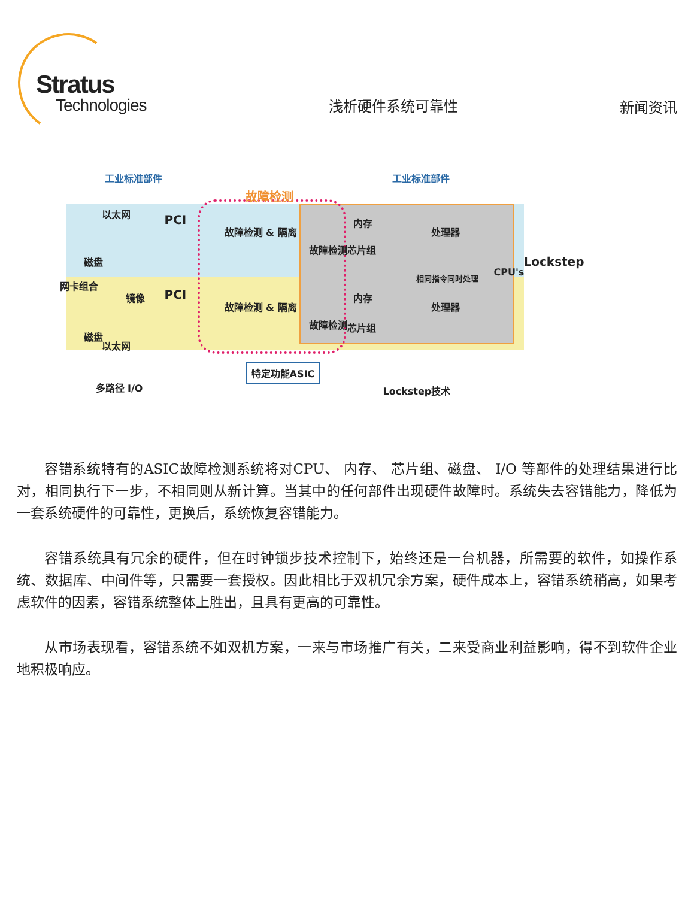Stratus
Technologies
浅析硬件系统可靠性
新闻资讯
工业标准部件 工业标准部件
故障检测
以太网
PCI
故障检测 & 隔离
故障检测
内存
处理器
芯片组
磁盘
网卡组合
镜像
相同指令同时处理 CPU's
Lockstep
磁盘
PCI
故障检测 & 隔离
故障检测
内存
处理器
芯片组
以太网
多路径 I/O
特定功能ASIC
Lockstep技术
容错系统特有的ASIC故障检测系统将对CPU、 内存、 芯片组、磁盘、 I/O 等部件的处理结果进行比对，相同执行下一步，不相同则从新计算。当其中的任何部件出现硬件故障时。系统失去容错能力，降低为一套系统硬件的可靠性，更换后，系统恢复容错能力。
容错系统具有冗余的硬件，但在时钟锁步技术控制下，始终还是一台机器，所需要的软件，如操作系统、数据库、中间件等，只需要一套授权。因此相比于双机冗余方案，硬件成本上，容错系统稍高，如果考虑软件的因素，容错系统整体上胜出，且具有更高的可靠性。
从市场表现看，容错系统不如双机方案，一来与市场推广有关，二来受商业利益影响，得不到软件企业地积极响应。